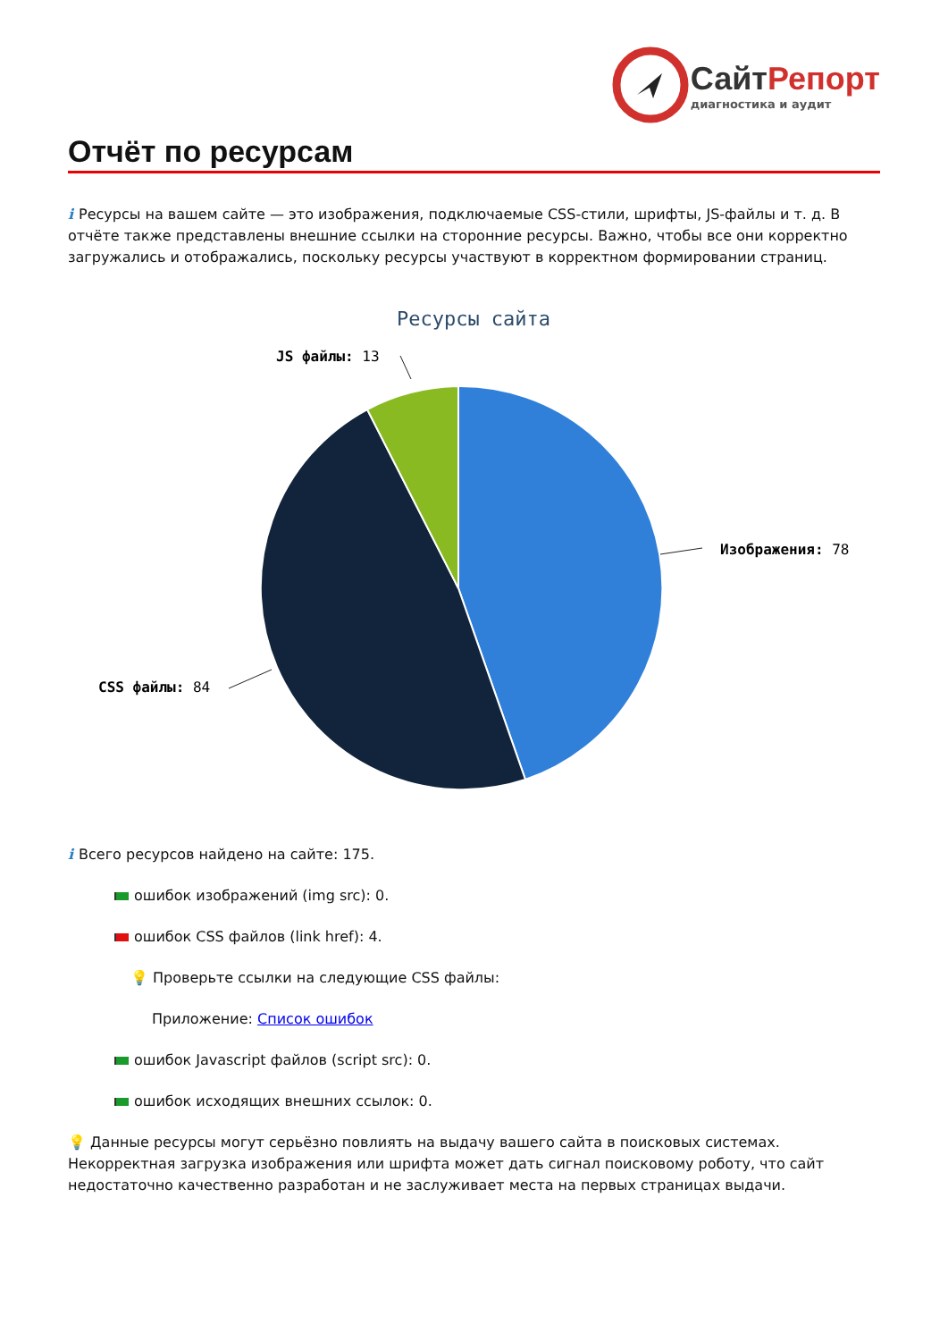СайтРепорт
диагностика и аудит
Отчёт по ресурсам
i Ресурсы на вашем сайте — это изображения, подключаемые CSS-стили, шрифты, JS-файлы и т. д. В отчёте также представлены внешние ссылки на сторонние ресурсы. Важно, чтобы все они корректно загружались и отображались, поскольку ресурсы участвуют в корректном формировании страниц.
Ресурсы сайта
Изображения: 78
JS файлы: 13
CSS файлы: 84
i Всего ресурсов найдено на сайте: 175.
ошибок изображений (img src): 0.
ошибок CSS файлов (link href): 4.
💡 Проверьте ссылки на следующие CSS файлы:
Приложение: Список ошибок
ошибок Javascript файлов (script src): 0.
ошибок исходящих внешних ссылок: 0.
💡 Данные ресурсы могут серьёзно повлиять на выдачу вашего сайта в поисковых системах. Некорректная загрузка изображения или шрифта может дать сигнал поисковому роботу, что сайт недостаточно качественно разработан и не заслуживает места на первых страницах выдачи.